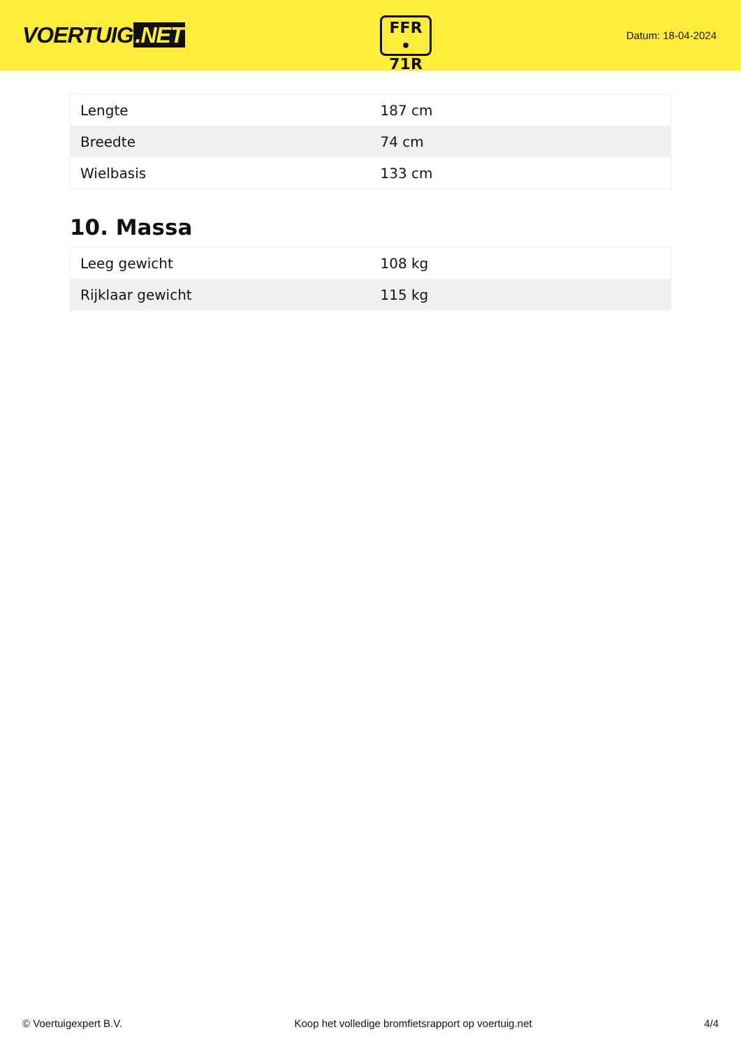VOERTUIG.NET
FFR
• 71R
Datum: 18-04-2024
| Lengte | 187 cm |
| Breedte | 74 cm |
| Wielbasis | 133 cm |
10. Massa
| Leeg gewicht | 108 kg |
| Rijklaar gewicht | 115 kg |
© Voertuigexpert B.V. Koop het volledige bromfietsrapport op voertuig.net 4/4